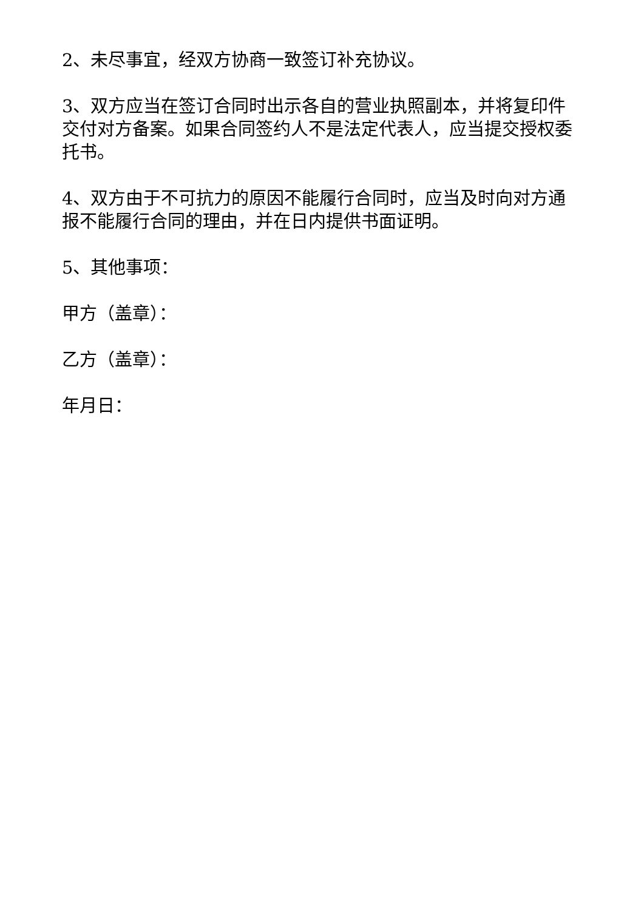2、未尽事宜，经双方协商一致签订补充协议。
3、双方应当在签订合同时出示各自的营业执照副本，并将复印件交付对方备案。如果合同签约人不是法定代表人，应当提交授权委托书。
4、双方由于不可抗力的原因不能履行合同时，应当及时向对方通报不能履行合同的理由，并在日内提供书面证明。
5、其他事项：
甲方（盖章）：
乙方（盖章）：
年月日：